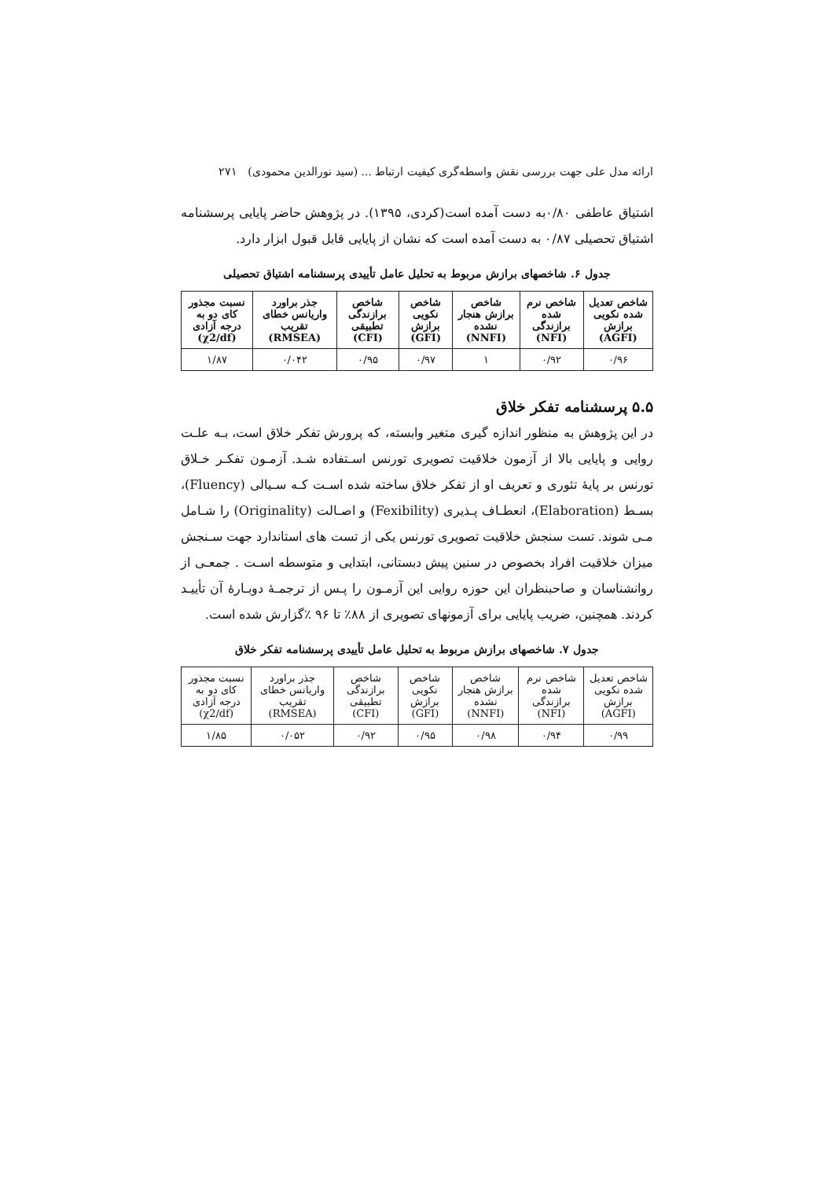ارائه مدل علی جهت بررسی نقش واسطه‌گری کیفیت ارتباط ... (سید نورالدین محمودی) ۲۷۱
اشتیاق عاطفی ۰/۸۰به دست آمده است(کردی، ۱۳۹۵). در پژوهش حاضر پایایی پرسشنامه اشتیاق تحصیلی ۰/۸۷ به دست آمده است که نشان از پایایی قابل قبول ابزار دارد.
جدول ۶. شاخصهای برازش مربوط به تحلیل عامل تأییدی پرسشنامه اشتیاق تحصیلی
| شاخص تعدیل شده نکویی برازش (AGFI) | شاخص نرم شده برازندگی (NFI) | شاخص برازش هنجار نشده (NNFI) | شاخص نکویی برازش (GFI) | شاخص برازندگی تطبیقی (CFI) | جذر براورد واریانس خطای تقریب (RMSEA) | نسبت مجذور کای دو به درجه آزادی (χ2/df) |
| --- | --- | --- | --- | --- | --- | --- |
| ۰/۹۶ | ۰/۹۲ | ۱ | ۰/۹۷ | ۰/۹۵ | ۰/۰۴۲ | ۱/۸۷ |
۵.۵ پرسشنامه تفکر خلاق
در این پژوهش به منظور اندازه گیری متغیر وابسته، که پرورش تفکر خلاق است، بـه علـت روایی و پایایی بالا از آزمون خلاقیت تصویری تورنس اسـتفاده شـد. آزمـون تفکـر خـلاق تورنس بر پایهٔ تئوری و تعریف او از تفکر خلاق ساخته شده اسـت کـه سـیالی (Fluency)، بسـط (Elaboration)، انعطـاف پـذیری (Fexibility) و اصـالت (Originality) را شـامل مـی شوند. تست سنجش خلاقیت تصویری تورنس یکی از تست های استاندارد جهت سـنجش میزان خلاقیت افراد بخصوص در سنین پیش دبستانی، ابتدایی و متوسطه اسـت . جمعـی از روانشناسان و صاحبنظران این حوزه روایی این آزمـون را پـس از ترجمـهٔ دوبـارهٔ آن تأییـد کردند. همچنین، ضریب پایایی برای آزمونهای تصویری از ۸۸٪ تا ۹۶ ٪گزارش شده است.
جدول ۷. شاخصهای برازش مربوط به تحلیل عامل تأییدی پرسشنامه تفکر خلاق
| شاخص تعدیل شده نکویی برازش (AGFI) | شاخص نرم شده برازندگی (NFI) | شاخص برازش هنجار نشده (NNFI) | شاخص نکویی برازش (GFI) | شاخص برازندگی تطبیقی (CFI) | جذر براورد واریانس خطای تقریب (RMSEA) | نسبت مجذور کای دو به درجه آزادی (χ2/df) |
| --- | --- | --- | --- | --- | --- | --- |
| ۰/۹۹ | ۰/۹۴ | ۰/۹۸ | ۰/۹۵ | ۰/۹۲ | ۰/۰۵۲ | ۱/۸۵ |